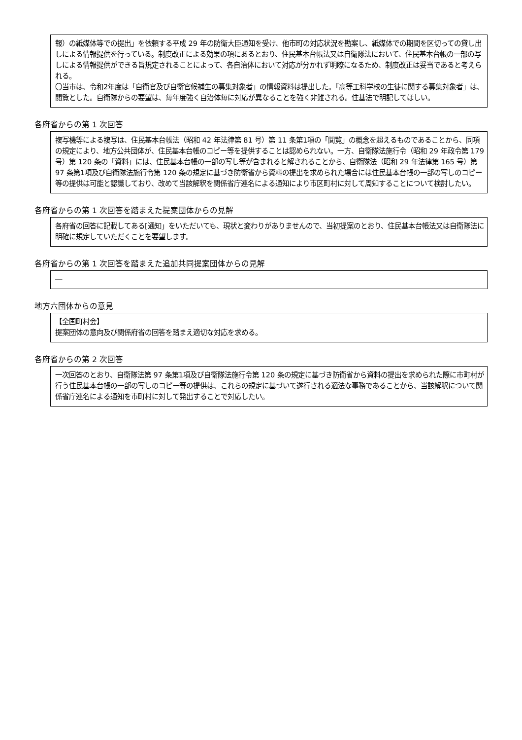報）の紙媒体等での提出」を依頼する平成 29 年の防衛大臣通知を受け、他市町の対応状況を勘案し、紙媒体での期間を区切っての貸し出しによる情報提供を行っている。制度改正による効果の項にあるとおり、住民基本台帳法又は自衛隊法において、住民基本台帳の一部の写しによる情報提供ができる旨規定されることによって、各自治体において対応が分かれず明瞭になるため、制度改正は妥当であると考えられる。
〇当市は、令和2年度は「自衛官及び自衛官候補生の募集対象者」の情報資料は提出した。「高等工科学校の生徒に関する募集対象者」は、閲覧とした。自衛隊からの要望は、毎年度強く自治体毎に対応が異なることを強く非難される。住基法で明記してほしい。
各府省からの第 1 次回答
複写機等による複写は、住民基本台帳法（昭和 42 年法律第 81 号）第 11 条第1項の「閲覧」の概念を超えるものであることから、同項の規定により、地方公共団体が、住民基本台帳のコピー等を提供することは認められない。一方、自衛隊法施行令（昭和 29 年政令第 179 号）第 120 条の「資料」には、住民基本台帳の一部の写し等が含まれると解されることから、自衛隊法（昭和 29 年法律第 165 号）第 97 条第1項及び自衛隊法施行令第 120 条の規定に基づき防衛省から資料の提出を求められた場合には住民基本台帳の一部の写しのコピー等の提供は可能と認識しており、改めて当該解釈を関係省庁連名による通知により市区町村に対して周知することについて検討したい。
各府省からの第 1 次回答を踏まえた提案団体からの見解
各府省の回答に記載してある[通知」をいただいても、現状と変わりがありませんので、当初提案のとおり、住民基本台帳法又は自衛隊法に明確に規定していただくことを要望します。
各府省からの第 1 次回答を踏まえた追加共同提案団体からの見解
―
地方六団体からの意見
【全国町村会】
提案団体の意向及び関係府省の回答を踏まえ適切な対応を求める。
各府省からの第 2 次回答
一次回答のとおり、自衛隊法第 97 条第1項及び自衛隊法施行令第 120 条の規定に基づき防衛省から資料の提出を求められた際に市町村が行う住民基本台帳の一部の写しのコピー等の提供は、これらの規定に基づいて遂行される適法な事務であることから、当該解釈について関係省庁連名による通知を市町村に対して発出することで対応したい。